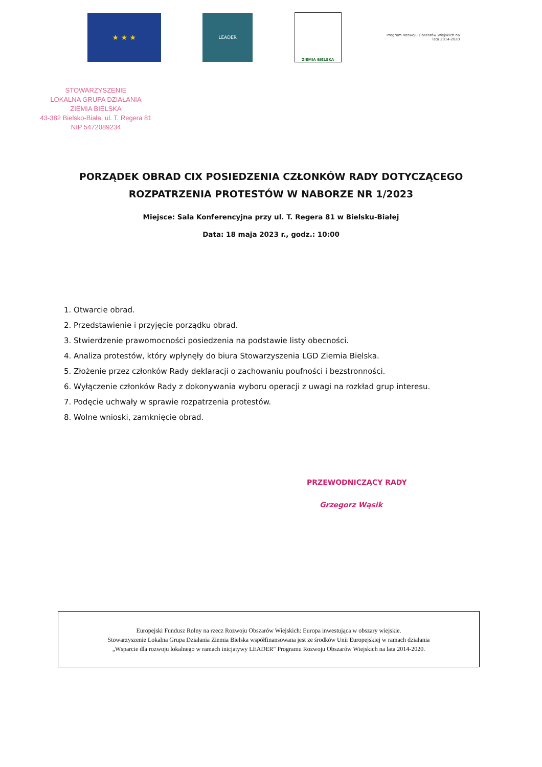★ ★ ★
LEADER
ZIEMIA BIELSKA
Program Rozwoju Obszarów Wiejskich na lata 2014-2020
STOWARZYSZENIE
LOKALNA GRUPA DZIAŁANIA
ZIEMIA BIELSKA
43-382 Bielsko-Biała, ul. T. Regera 81
NIP 5472089234
PORZĄDEK OBRAD CIX POSIEDZENIA CZŁONKÓW RADY DOTYCZĄCEGO
ROZPATRZENIA PROTESTÓW W NABORZE NR 1/2023
Miejsce: Sala Konferencyjna przy ul. T. Regera 81 w Bielsku-Białej
Data: 18 maja 2023 r., godz.: 10:00
1. Otwarcie obrad.
2. Przedstawienie i przyjęcie porządku obrad.
3. Stwierdzenie prawomocności posiedzenia na podstawie listy obecności.
4. Analiza protestów, który wpłynęły do biura Stowarzyszenia LGD Ziemia Bielska.
5. Złożenie przez członków Rady deklaracji o zachowaniu poufności i bezstronności.
6. Wyłączenie członków Rady z dokonywania wyboru operacji z uwagi na rozkład grup interesu.
7. Podęcie uchwały w sprawie rozpatrzenia protestów.
8. Wolne wnioski, zamknięcie obrad.
PRZEWODNICZĄCY RADY
Grzegorz Wąsik
Europejski Fundusz Rolny na rzecz Rozwoju Obszarów Wiejskich: Europa inwestująca w obszary wiejskie.
Stowarzyszenie Lokalna Grupa Działania Ziemia Bielska współfinansowana jest ze środków Unii Europejskiej w ramach działania
„Wsparcie dla rozwoju lokalnego w ramach inicjatywy LEADER" Programu Rozwoju Obszarów Wiejskich na lata 2014-2020.